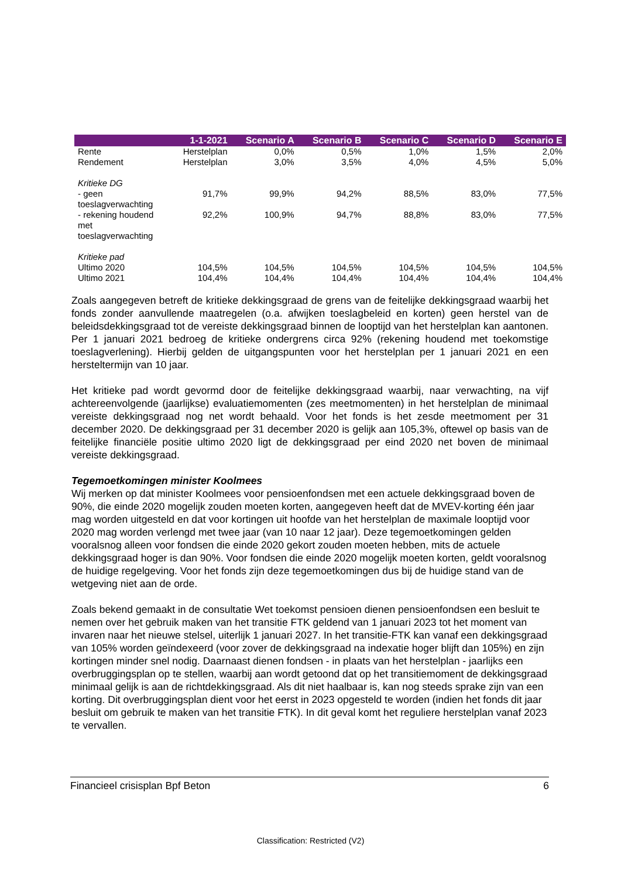| | 1-1-2021 | Scenario A | Scenario B | Scenario C | Scenario D | Scenario E |
| --- | --- | --- | --- | --- | --- | --- |
| Rente | Herstelplan | 0,0% | 0,5% | 1,0% | 1,5% | 2,0% |
| Rendement | Herstelplan | 3,0% | 3,5% | 4,0% | 4,5% | 5,0% |
| Kritieke DG | | | | | | |
| - geen toeslagverwachting | 91,7% | 99,9% | 94,2% | 88,5% | 83,0% | 77,5% |
| - rekening houdend met toeslagverwachting | 92,2% | 100,9% | 94,7% | 88,8% | 83,0% | 77,5% |
| Kritieke pad | | | | | | |
| Ultimo 2020 | 104,5% | 104,5% | 104,5% | 104,5% | 104,5% | 104,5% |
| Ultimo 2021 | 104,4% | 104,4% | 104,4% | 104,4% | 104,4% | 104,4% |
Zoals aangegeven betreft de kritieke dekkingsgraad de grens van de feitelijke dekkingsgraad waarbij het fonds zonder aanvullende maatregelen (o.a. afwijken toeslagbeleid en korten) geen herstel van de beleidsdekkingsgraad tot de vereiste dekkingsgraad binnen de looptijd van het herstelplan kan aantonen. Per 1 januari 2021 bedroeg de kritieke ondergrens circa 92% (rekening houdend met toekomstige toeslagverlening). Hierbij gelden de uitgangspunten voor het herstelplan per 1 januari 2021 en een hersteltermijn van 10 jaar.
Het kritieke pad wordt gevormd door de feitelijke dekkingsgraad waarbij, naar verwachting, na vijf achtereenvolgende (jaarlijkse) evaluatiemomenten (zes meetmomenten) in het herstelplan de minimaal vereiste dekkingsgraad nog net wordt behaald. Voor het fonds is het zesde meetmoment per 31 december 2020. De dekkingsgraad per 31 december 2020 is gelijk aan 105,3%, oftewel op basis van de feitelijke financiële positie ultimo 2020 ligt de dekkingsgraad per eind 2020 net boven de minimaal vereiste dekkingsgraad.
Tegemoetkomingen minister Koolmees
Wij merken op dat minister Koolmees voor pensioenfondsen met een actuele dekkingsgraad boven de 90%, die einde 2020 mogelijk zouden moeten korten, aangegeven heeft dat de MVEV-korting één jaar mag worden uitgesteld en dat voor kortingen uit hoofde van het herstelplan de maximale looptijd voor 2020 mag worden verlengd met twee jaar (van 10 naar 12 jaar). Deze tegemoetkomingen gelden vooralsnog alleen voor fondsen die einde 2020 gekort zouden moeten hebben, mits de actuele dekkingsgraad hoger is dan 90%. Voor fondsen die einde 2020 mogelijk moeten korten, geldt vooralsnog de huidige regelgeving. Voor het fonds zijn deze tegemoetkomingen dus bij de huidige stand van de wetgeving niet aan de orde.
Zoals bekend gemaakt in de consultatie Wet toekomst pensioen dienen pensioenfondsen een besluit te nemen over het gebruik maken van het transitie FTK geldend van 1 januari 2023 tot het moment van invaren naar het nieuwe stelsel, uiterlijk 1 januari 2027. In het transitie-FTK kan vanaf een dekkingsgraad van 105% worden geïndexeerd (voor zover de dekkingsgraad na indexatie hoger blijft dan 105%) en zijn kortingen minder snel nodig. Daarnaast dienen fondsen - in plaats van het herstelplan - jaarlijks een overbruggingsplan op te stellen, waarbij aan wordt getoond dat op het transitiemoment de dekkingsgraad minimaal gelijk is aan de richtdekkingsgraad. Als dit niet haalbaar is, kan nog steeds sprake zijn van een korting. Dit overbruggingsplan dient voor het eerst in 2023 opgesteld te worden (indien het fonds dit jaar besluit om gebruik te maken van het transitie FTK). In dit geval komt het reguliere herstelplan vanaf 2023 te vervallen.
Financieel crisisplan Bpf Beton 6
Classification: Restricted (V2)